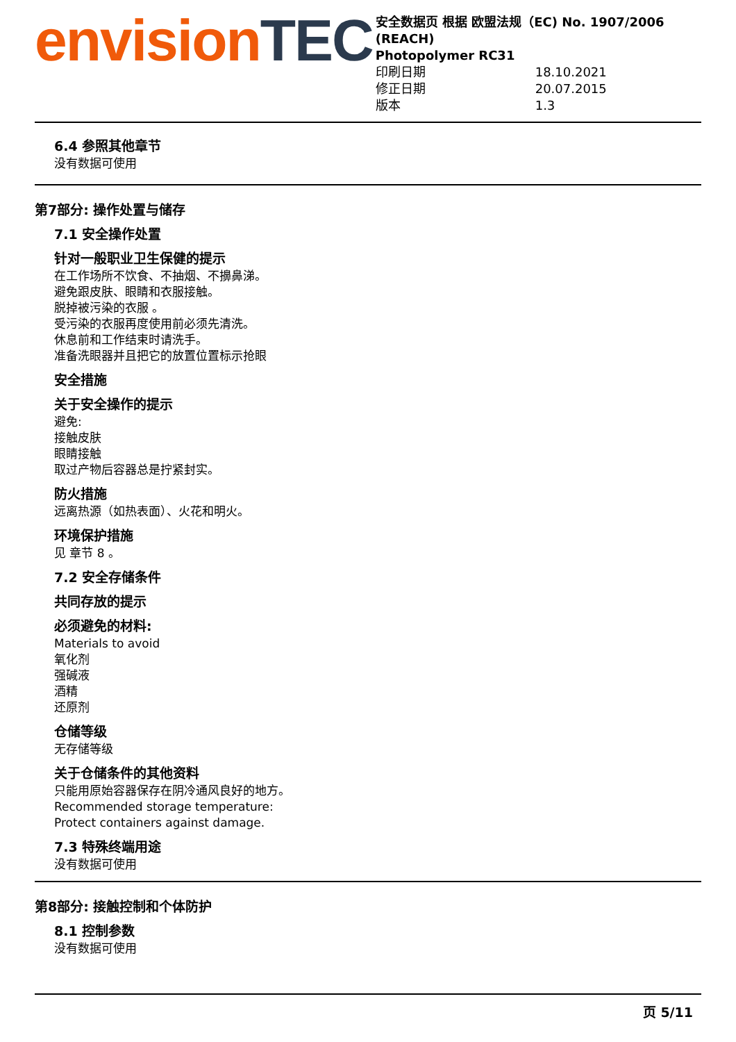envisionTEC
安全数据页 根据 欧盟法规（EC) No. 1907/2006 (REACH)
Photopolymer RC31
印刷日期 18.10.2021
修正日期 20.07.2015
版本 1.3
6.4 参照其他章节
没有数据可使用
第7部分: 操作处置与储存
7.1 安全操作处置
针对一般职业卫生保健的提示
在工作场所不饮食、不抽烟、不擤鼻涕。
避免跟皮肤、眼睛和衣服接触。
脱掉被污染的衣服 。
受污染的衣服再度使用前必须先清洗。
休息前和工作结束时请洗手。
准备洗眼器并且把它的放置位置标示抢眼
安全措施
关于安全操作的提示
避免:
接触皮肤
眼睛接触
取过产物后容器总是拧紧封实。
防火措施
远离热源（如热表面）、火花和明火。
环境保护措施
见 章节 8 。
7.2 安全存储条件
共同存放的提示
必须避免的材料:
Materials to avoid
氧化剂
强碱液
酒精
还原剂
仓储等级
无存储等级
关于仓储条件的其他资料
只能用原始容器保存在阴冷通风良好的地方。
Recommended storage temperature:
Protect containers against damage.
7.3 特殊终端用途
没有数据可使用
第8部分: 接触控制和个体防护
8.1 控制参数
没有数据可使用
页 5/11